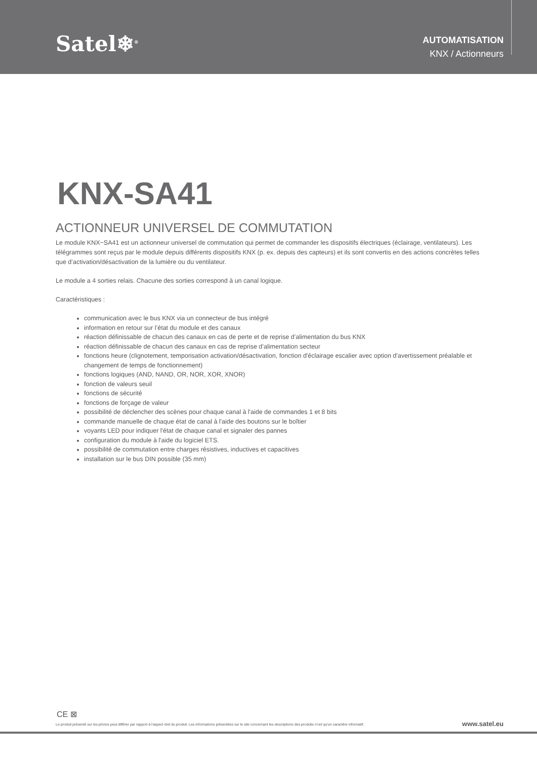Satel❄<sup>®</sup>
AUTOMATISATION
KNX / Actionneurs
KNX-SA41
ACTIONNEUR UNIVERSEL DE COMMUTATION
Le module KNX−SA41 est un actionneur universel de commutation qui permet de commander les dispositifs électriques (éclairage, ventilateurs). Les télégrammes sont reçus par le module depuis différents dispositifs KNX (p. ex. depuis des capteurs) et ils sont convertis en des actions concrètes telles que d’activation/désactivation de la lumière ou du ventilateur.
Le module a 4 sorties relais. Chacune des sorties correspond à un canal logique.
Caractéristiques :
communication avec le bus KNX via un connecteur de bus intégré
information en retour sur l’état du module et des canaux
réaction définissable de chacun des canaux en cas de perte et de reprise d’alimentation du bus KNX
réaction définissable de chacun des canaux en cas de reprise d’alimentation secteur
fonctions heure (clignotement, temporisation activation/désactivation, fonction d'éclairage escalier avec option d'avertissement préalable et changement de temps de fonctionnement)
fonctions logiques (AND, NAND, OR, NOR, XOR, XNOR)
fonction de valeurs seuil
fonctions de sécurité
fonctions de forçage de valeur
possibilité de déclencher des scènes pour chaque canal à l'aide de commandes 1 et 8 bits
commande manuelle de chaque état de canal à l'aide des boutons sur le boîtier
voyants LED pour indiquer l'état de chaque canal et signaler des pannes
configuration du module à l'aide du logiciel ETS.
possibilité de commutation entre charges résistives, inductives et capacitives
installation sur le bus DIN possible (35 mm)
CE ⊠
Le produit présenté sur les photos peut différer par rapport à l'aspect réel du produit. Les informations présentées sur le site concernant les descriptions des produits n'ont qu'un caractère informatif. www.satel.eu